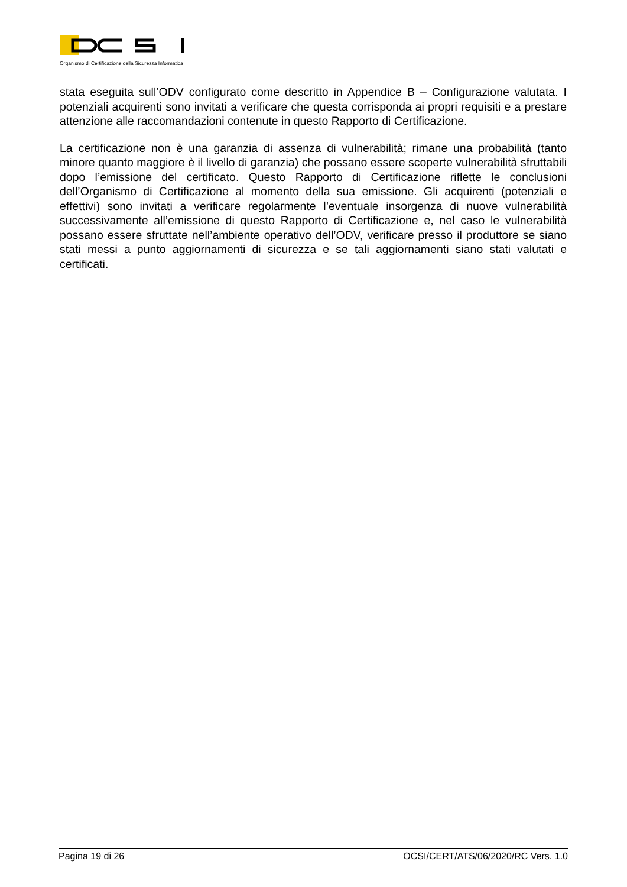Organismo di Certificazione della Sicurezza Informatica
stata eseguita sull’ODV configurato come descritto in Appendice B – Configurazione valutata. I potenziali acquirenti sono invitati a verificare che questa corrisponda ai propri requisiti e a prestare attenzione alle raccomandazioni contenute in questo Rapporto di Certificazione.
La certificazione non è una garanzia di assenza di vulnerabilità; rimane una probabilità (tanto minore quanto maggiore è il livello di garanzia) che possano essere scoperte vulnerabilità sfruttabili dopo l’emissione del certificato. Questo Rapporto di Certificazione riflette le conclusioni dell’Organismo di Certificazione al momento della sua emissione. Gli acquirenti (potenziali e effettivi) sono invitati a verificare regolarmente l’eventuale insorgenza di nuove vulnerabilità successivamente all’emissione di questo Rapporto di Certificazione e, nel caso le vulnerabilità possano essere sfruttate nell’ambiente operativo dell’ODV, verificare presso il produttore se siano stati messi a punto aggiornamenti di sicurezza e se tali aggiornamenti siano stati valutati e certificati.
Pagina 19 di 26 OCSI/CERT/ATS/06/2020/RC Vers. 1.0